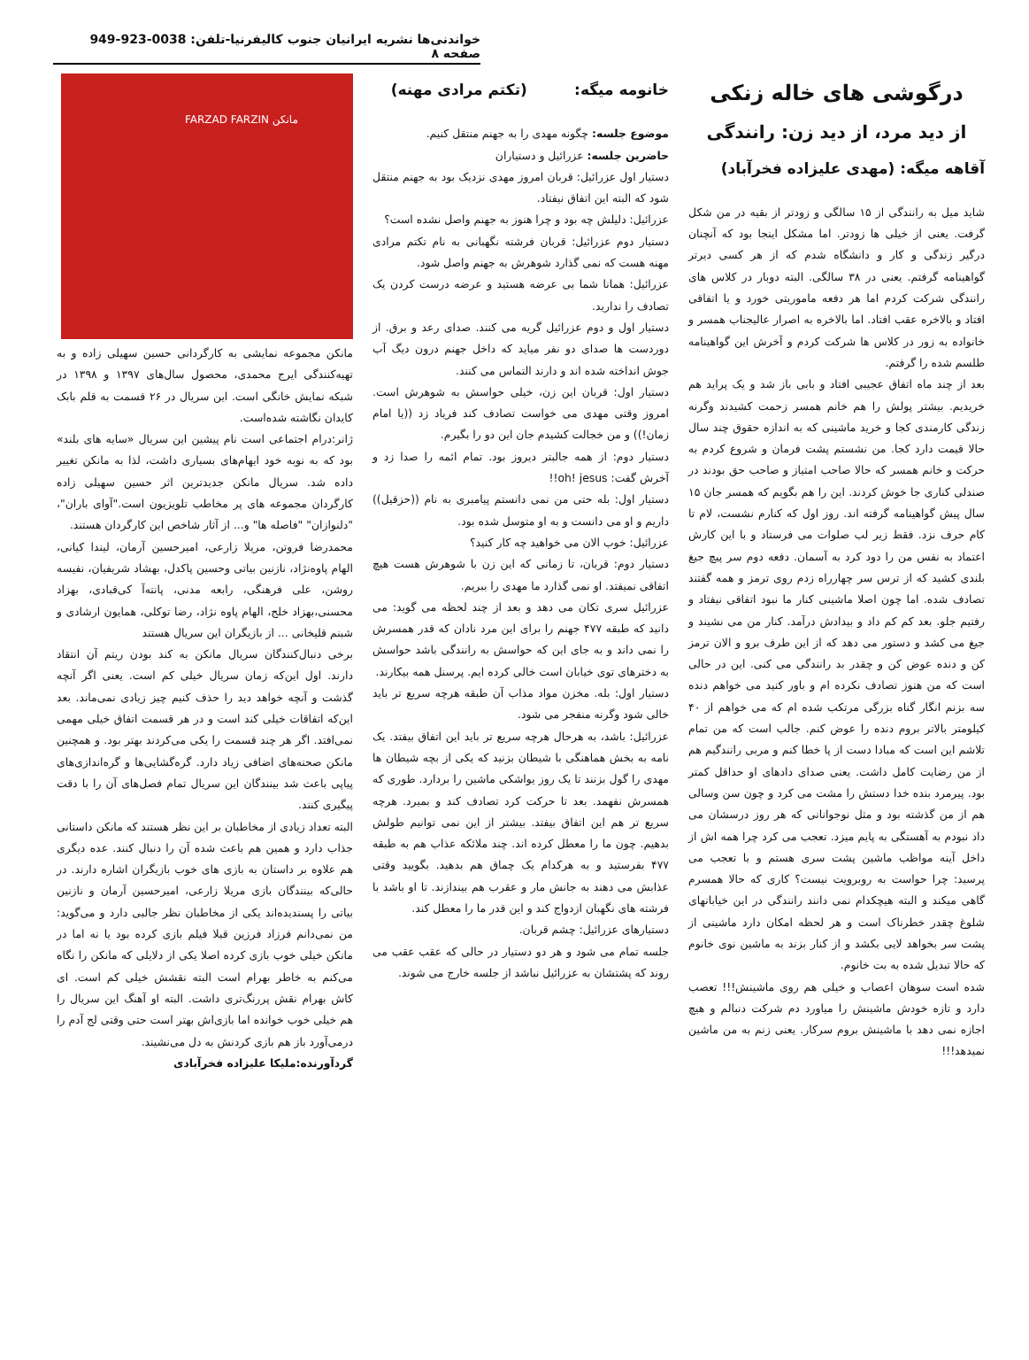خواندنی‌ها نشریه ایرانیان جنوب کالیفرنیا-تلفن: 0038-923-949 صفحه ۸
درگوشی های خاله زنکی
از دید مرد، از دید زن: رانندگی
آقاهه میگه: (مهدی علیزاده فخرآباد)
شاید میل به رانندگی از ۱۵ سالگی و زودتر از بقیه در من شکل گرفت. یعنی از خیلی ها زودتر. اما مشکل اینجا بود که آنچنان درگیر زندگی و کار و دانشگاه شدم که از هر کسی دیرتر گواهینامه گرفتم. یعنی در ۳۸ سالگی. البته دوبار در کلاس های رانندگی شرکت کردم اما هر دفعه ماموریتی خورد و یا اتفاقی افتاد و بالاخره عقب افتاد. اما بالاخره به اصرار عالیجناب همسر و خانواده به زور در کلاس ها شرکت کردم و آخرش این گواهینامه طلسم شده را گرفتم.
بعد از چند ماه اتفاق عجیبی افتاد و بابی باز شد و یک پراید هم خریدیم. بیشتر پولش را هم خانم همسر زحمت کشیدند وگرنه زندگی کارمندی کجا و خرید ماشینی که به اندازه حقوق چند سال حالا قیمت دارد کجا. من نشستم پشت فرمان و شروع کردم به حرکت و خانم همسر که حالا صاحب امتیاز و صاحب حق بودند در صندلی کناری جا خوش کردند. این را هم بگویم که همسر جان ۱۵ سال پیش گواهینامه گرفته اند. روز اول که کنارم نشست، لام تا کام حرف نزد. فقط زیر لب صلوات می فرستاد و با این کارش اعتماد به نفس من را دود کرد به آسمان. دفعه دوم سر پیچ جیغ بلندی کشید که از ترس سر چهارراه زدم روی ترمز و همه گفتند تصادف شده. اما چون اصلا ماشینی کنار ما نبود اتفاقی نیفتاد و رفتیم جلو. بعد کم کم داد و بیدادش درآمد. کنار من می نشیند و جیغ می کشد و دستور می دهد که از این طرف برو و الان ترمز کن و دنده عوض کن و چقدر بد رانندگی می کنی. این در حالی است که من هنوز تصادف نکرده ام و باور کنید می خواهم دنده سه بزنم انگار گناه بزرگی مرتکب شده ام که می خواهم از ۴۰ کیلومتر بالاتر بروم دنده را عوض کنم. جالب است که من تمام تلاشم این است که مبادا دست از پا خطا کنم و مربی رانندگیم هم از من رضایت کامل داشت. یعنی صدای دادهای او حداقل کمتر بود. پیرمرد بنده خدا دستش را مشت می کرد و چون سن وسالی هم از من گذشته بود و مثل نوجوانانی که هر روز درسشان می داد نبودم به آهستگی به پایم میزد. تعجب می کرد چرا همه اش از داخل آینه مواظب ماشین پشت سری هستم و با تعجب می پرسید: چرا حواست به روبرویت نیست؟ کاری که حالا همسرم گاهی میکند و البته هیچکدام نمی دانند رانندگی در این خیابانهای شلوغ چقدر خطرناک است و هر لحظه امکان دارد ماشینی از پشت سر بخواهد لایی بکشد و از کنار بزند به ماشین نوی خانوم که حالا تبدیل شده به بت خانوم.
شده است سوهان اعصاب و خیلی هم روی ماشینش!!! تعصب دارد و تازه خودش ماشینش را میاورد دم شرکت دنبالم و هیچ اجازه نمی دهد با ماشینش بروم سرکار. یعنی زنم به من ماشین نمیدهد!!!
خانومه میگه: (تکتم مرادی مهنه)
موضوع جلسه: چگونه مهدی را به جهنم منتقل کنیم.
حاضرین جلسه: عزرائیل و دستیاران
دستیار اول عزرائیل: قربان امروز مهدی نزدیک بود به جهنم منتقل شود که البته این اتفاق نیفتاد.
عزرائیل: دلیلش چه بود و چرا هنوز به جهنم واصل نشده است؟
دستیار دوم عزرائیل: قربان فرشته نگهبانی به نام تکتم مرادی مهنه هست که نمی گذارد شوهرش به جهنم واصل شود.
عزرائیل: همانا شما بی عرضه هستید و عرضه درست کردن یک تصادف را ندارید.
دستیار اول و دوم عزرائیل گریه می کنند. صدای رعد و برق. از دوردست ها صدای دو نفر میاید که داخل جهنم درون دیگ آب جوش انداخته شده اند و دارند التماس می کنند.
دستیار اول: قربان این زن، خیلی حواسش به شوهرش است. امروز وقتی مهدی می خواست تصادف کند فریاد زد ((یا امام زمان!)) و من خجالت کشیدم جان این دو را بگیرم.
دستیار دوم: از همه جالبتر دیروز بود. تمام ائمه را صدا زد و آخرش گفت: oh! jesus!!
دستیار اول: بله حتی من نمی دانستم پیامبری به نام ((حزقیل)) داریم و او می دانست و به او متوسل شده بود.
عزرائیل: خوب الان می خواهید چه کار کنید؟
دستیار دوم: قربان، تا زمانی که این زن با شوهرش هست هیچ اتفاقی نمیفتد. او نمی گذارد ما مهدی را ببریم.
عزرائیل سری تکان می دهد و بعد از چند لحظه می گوید: می دانید که طبقه ۴۷۷ جهنم را برای این مرد نادان که قدر همسرش را نمی داند و به جای این که حواسش به رانندگی باشد حواسش به دخترهای توی خیابان است خالی کرده ایم. پرسنل همه بیکارند.
دستیار اول: بله. مخزن مواد مذاب آن طبقه هرچه سریع تر باید خالی شود وگرنه منفجر می شود.
عزرائیل: باشد، به هرحال هرچه سریع تر باید این اتفاق بیفتد. یک نامه به بخش هماهنگی با شیطان بزنید که یکی از بچه شیطان ها مهدی را گول بزنند تا یک روز یواشکی ماشین را بردارد. طوری که همسرش نفهمد. بعد تا حرکت کرد تصادف کند و بمیرد. هرچه سریع تر هم این اتفاق بیفتد. بیشتر از این نمی توانیم طولش بدهیم. چون ما را معطل کرده اند. چند ملائکه عذاب هم به طبقه ۴۷۷ بفرستید و به هرکدام یک چماق هم بدهید. بگویید وقتی عذابش می دهند به جانش مار و عقرب هم بیندازند. تا او باشد با فرشته های نگهبان ازدواج کند و این قدر ما را معطل کند.
دستیارهای عزرائیل: چشم قربان.
جلسه تمام می شود و هر دو دستیار در حالی که عقب عقب می روند که پشتشان به عزرائیل نباشد از جلسه خارج می شوند.
مانکن FARZAD FARZIN
مانکن مجموعه نمایشی به کارگردانی حسین سهیلی زاده و به تهیه‌کنندگی ایرج محمدی، محصول سال‌های ۱۳۹۷ و ۱۳۹۸ در شبکه نمایش خانگی است. این سریال در ۲۶ قسمت به قلم بابک کایدان نگاشته شده‌است.
ژانر:درام اجتماعی است نام پیشین این سریال «سایه های بلند» بود که به نوبه خود ایهام‌های بسیاری داشت، لذا به مانکن تغییر داده شد. سریال مانکن جدیدترین اثر حسین سهیلی زاده کارگردان مجموعه های پر مخاطب تلویزیون است."آوای باران"، "دلنوازان" "فاصله ها" و... از آثار شاخص این کارگردان هستند.
محمدرضا فروتن، مریلا زارعی، امیرحسین آرمان، لیندا کیانی، الهام پاوه‌نژاد، نازنین بیاتی وحسین پاکدل، بهشاد شریفیان، نفیسه روشن، علی فرهنگی، رابعه مدنی، پانته‌آ کی‌قبادی، بهزاد محسنی،بهزاد خلج، الهام پاوه نژاد، رضا توکلی، همایون ارشادی و شبنم قلیخانی ... از بازیگران این سریال هستند
برخی دنبال‌کنندگان سریال مانکن به کند بودن ریتم آن انتقاد دارند. اول این‌که زمان سریال خیلی کم است. یعنی اگر آنچه گذشت و آنچه خواهد دید را حذف کنیم چیز زیادی نمی‌ماند. بعد این‌که اتفاقات خیلی کند است و در هر قسمت اتفاق خیلی مهمی نمی‌افتد. اگر هر چند قسمت را یکی می‌کردند بهتر بود. و همچنین مانکن صحنه‌های اضافی زیاد دارد. گره‌گشایی‌ها و گره‌اندازی‌های پیاپی باعث شد بینندگان این سریال تمام فصل‌های آن را با دقت پیگیری کنند.
البته تعداد زیادی از مخاطبان بر این نظر هستند که مانکن داستانی جذاب دارد و همین هم باعث شده آن را دنبال کنند. عده دیگری هم علاوه بر داستان به بازی های خوب بازیگران اشاره دارند. در حالی‌که بینندگان بازی مریلا زارعی، امیرحسین آرمان و نازنین بیاتی را پسندیده‌اند یکی از مخاطبان نظر جالبی دارد و می‌گوید: من نمی‌دانم فرزاد فرزین قبلا فیلم بازی کرده بود یا نه اما در مانکن خیلی خوب بازی کرده اصلا یکی از دلایلی که مانکن را نگاه می‌کنم به خاطر بهرام است البته نقشش خیلی کم است. ای کاش بهرام نقش پررنگ‌تری داشت. البته او آهنگ این سریال را هم خیلی خوب خوانده اما بازی‌اش بهتر است حتی وقتی لج آدم را درمی‌آورد باز هم بازی کردنش به دل می‌نشیند.
گردآورنده:ملیکا علیزاده فخرآبادی